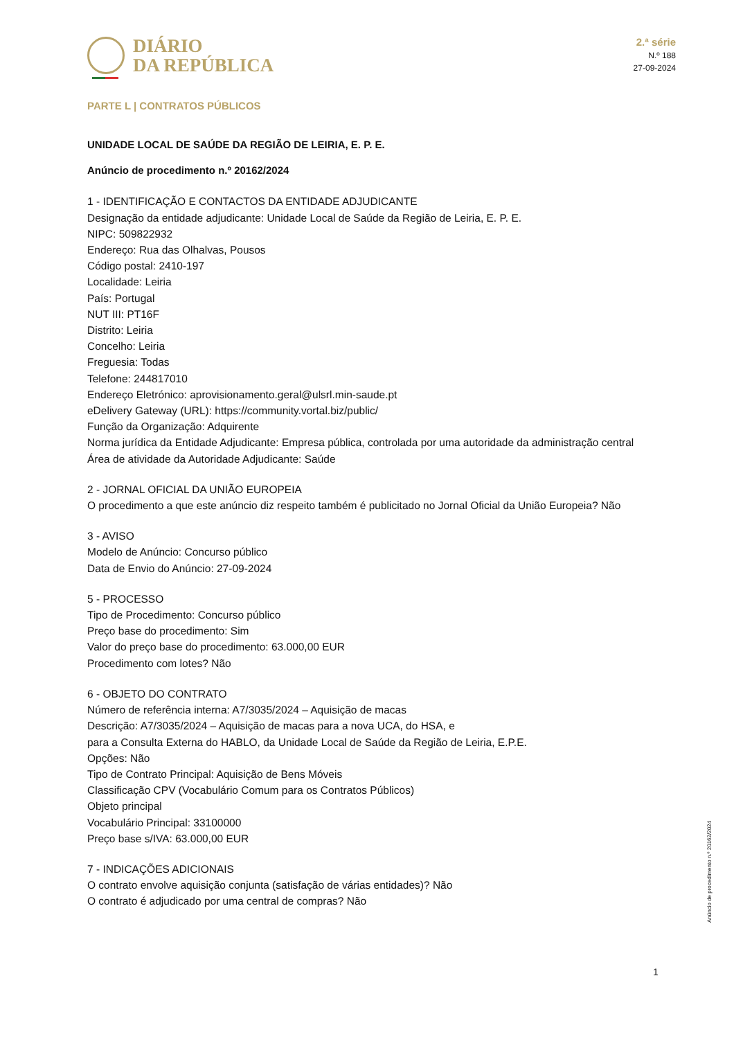DIÁRIO
DA REPÚBLICA
2.ª série
N.º 188
27-09-2024
PARTE L | CONTRATOS PÚBLICOS
UNIDADE LOCAL DE SAÚDE DA REGIÃO DE LEIRIA, E. P. E.
Anúncio de procedimento n.º 20162/2024
1 - IDENTIFICAÇÃO E CONTACTOS DA ENTIDADE ADJUDICANTE
Designação da entidade adjudicante: Unidade Local de Saúde da Região de Leiria, E. P. E.
NIPC: 509822932
Endereço: Rua das Olhalvas, Pousos
Código postal: 2410-197
Localidade: Leiria
País: Portugal
NUT III: PT16F
Distrito: Leiria
Concelho: Leiria
Freguesia: Todas
Telefone: 244817010
Endereço Eletrónico: aprovisionamento.geral@ulsrl.min-saude.pt
eDelivery Gateway (URL): https://community.vortal.biz/public/
Função da Organização: Adquirente
Norma jurídica da Entidade Adjudicante: Empresa pública, controlada por uma autoridade da administração central
Área de atividade da Autoridade Adjudicante: Saúde
2 - JORNAL OFICIAL DA UNIÃO EUROPEIA
O procedimento a que este anúncio diz respeito também é publicitado no Jornal Oficial da União Europeia? Não
3 - AVISO
Modelo de Anúncio: Concurso público
Data de Envio do Anúncio: 27-09-2024
5 - PROCESSO
Tipo de Procedimento: Concurso público
Preço base do procedimento: Sim
Valor do preço base do procedimento: 63.000,00 EUR
Procedimento com lotes? Não
6 - OBJETO DO CONTRATO
Número de referência interna: A7/3035/2024 – Aquisição de macas
Descrição: A7/3035/2024 – Aquisição de macas para a nova UCA, do HSA, e
para a Consulta Externa do HABLO, da Unidade Local de Saúde da Região de Leiria, E.P.E.
Opções: Não
Tipo de Contrato Principal: Aquisição de Bens Móveis
Classificação CPV (Vocabulário Comum para os Contratos Públicos)
Objeto principal
Vocabulário Principal: 33100000
Preço base s/IVA: 63.000,00 EUR
7 - INDICAÇÕES ADICIONAIS
O contrato envolve aquisição conjunta (satisfação de várias entidades)? Não
O contrato é adjudicado por uma central de compras? Não
Anúncio de procedimento n.º 20162/2024
1